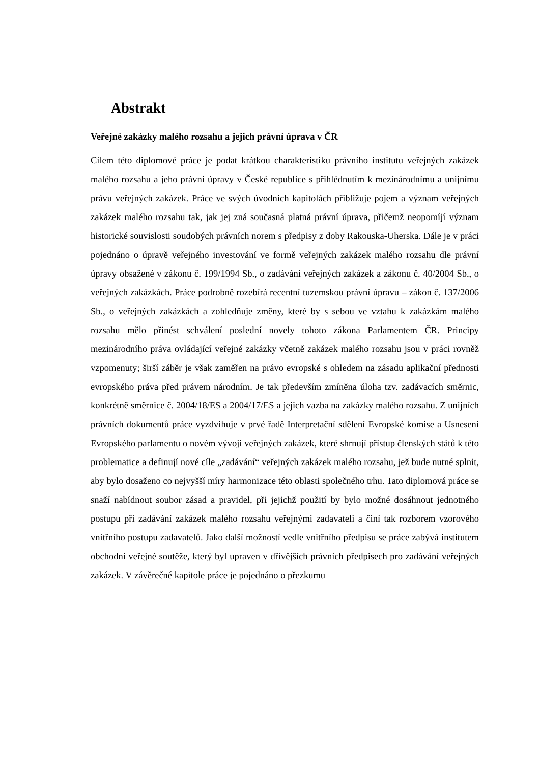Abstrakt
Veřejné zakázky malého rozsahu a jejich právní úprava v ČR
Cílem této diplomové práce je podat krátkou charakteristiku právního institutu veřejných zakázek malého rozsahu a jeho právní úpravy v České republice s přihlédnutím k mezinárodnímu a unijnímu právu veřejných zakázek. Práce ve svých úvodních kapitolách přibližuje pojem a význam veřejných zakázek malého rozsahu tak, jak jej zná současná platná právní úprava, přičemž neopomíjí význam historické souvislosti soudobých právních norem s předpisy z doby Rakouska-Uherska. Dále je v práci pojednáno o úpravě veřejného investování ve formě veřejných zakázek malého rozsahu dle právní úpravy obsažené v zákonu č. 199/1994 Sb., o zadávání veřejných zakázek a zákonu č. 40/2004 Sb., o veřejných zakázkách. Práce podrobně rozebírá recentní tuzemskou právní úpravu – zákon č. 137/2006 Sb., o veřejných zakázkách a zohledňuje změny, které by s sebou ve vztahu k zakázkám malého rozsahu mělo přinést schválení poslední novely tohoto zákona Parlamentem ČR. Principy mezinárodního práva ovládající veřejné zakázky včetně zakázek malého rozsahu jsou v práci rovněž vzpomenuty; širší záběr je však zaměřen na právo evropské s ohledem na zásadu aplikační přednosti evropského práva před právem národním. Je tak především zmíněna úloha tzv. zadávacích směrnic, konkrétně směrnice č. 2004/18/ES a 2004/17/ES a jejich vazba na zakázky malého rozsahu. Z unijních právních dokumentů práce vyzdvihuje v prvé řadě Interpretační sdělení Evropské komise a Usnesení Evropského parlamentu o novém vývoji veřejných zakázek, které shrnují přístup členských států k této problematice a definují nové cíle „zadávání“ veřejných zakázek malého rozsahu, jež bude nutné splnit, aby bylo dosaženo co nejvyšší míry harmonizace této oblasti společného trhu. Tato diplomová práce se snaží nabídnout soubor zásad a pravidel, při jejichž použití by bylo možné dosáhnout jednotného postupu při zadávání zakázek malého rozsahu veřejnými zadavateli a činí tak rozborem vzorového vnitřního postupu zadavatelů. Jako další možností vedle vnitřního předpisu se práce zabývá institutem obchodní veřejné soutěže, který byl upraven v dřívějších právních předpisech pro zadávání veřejných zakázek. V závěrečné kapitole práce je pojednáno o přezkumu